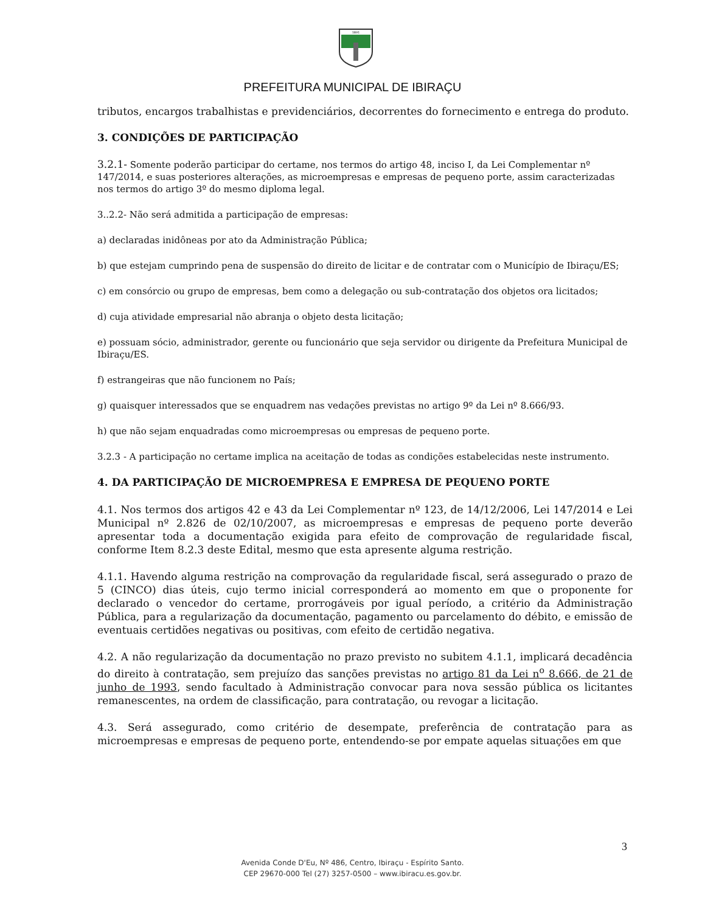1891
PREFEITURA MUNICIPAL DE IBIRAÇU
tributos, encargos trabalhistas e previdenciários, decorrentes do fornecimento e entrega do produto.
3. CONDIÇÕES DE PARTICIPAÇÃO
3.2.1- Somente poderão participar do certame, nos termos do artigo 48, inciso I, da Lei Complementar nº 147/2014, e suas posteriores alterações, as microempresas e empresas de pequeno porte, assim caracterizadas nos termos do artigo 3º do mesmo diploma legal.
3..2.2- Não será admitida a participação de empresas:
a) declaradas inidôneas por ato da Administração Pública;
b) que estejam cumprindo pena de suspensão do direito de licitar e de contratar com o Município de Ibiraçu/ES;
c) em consórcio ou grupo de empresas, bem como a delegação ou sub-contratação dos objetos ora licitados;
d) cuja atividade empresarial não abranja o objeto desta licitação;
e) possuam sócio, administrador, gerente ou funcionário que seja servidor ou dirigente da Prefeitura Municipal de Ibiraçu/ES.
f) estrangeiras que não funcionem no País;
g) quaisquer interessados que se enquadrem nas vedações previstas no artigo 9º da Lei nº 8.666/93.
h) que não sejam enquadradas como microempresas ou empresas de pequeno porte.
3.2.3 - A participação no certame implica na aceitação de todas as condições estabelecidas neste instrumento.
4. DA PARTICIPAÇÃO DE MICROEMPRESA E EMPRESA DE PEQUENO PORTE
4.1. Nos termos dos artigos 42 e 43 da Lei Complementar nº 123, de 14/12/2006, Lei 147/2014 e Lei Municipal nº 2.826 de 02/10/2007, as microempresas e empresas de pequeno porte deverão apresentar toda a documentação exigida para efeito de comprovação de regularidade fiscal, conforme Item 8.2.3 deste Edital, mesmo que esta apresente alguma restrição.
4.1.1. Havendo alguma restrição na comprovação da regularidade fiscal, será assegurado o prazo de 5 (CINCO) dias úteis, cujo termo inicial corresponderá ao momento em que o proponente for declarado o vencedor do certame, prorrogáveis por igual período, a critério da Administração Pública, para a regularização da documentação, pagamento ou parcelamento do débito, e emissão de eventuais certidões negativas ou positivas, com efeito de certidão negativa.
4.2. A não regularização da documentação no prazo previsto no subitem 4.1.1, implicará decadência do direito à contratação, sem prejuízo das sanções previstas no artigo 81 da Lei n<sup>o</sup> 8.666, de 21 de junho de 1993, sendo facultado à Administração convocar para nova sessão pública os licitantes remanescentes, na ordem de classificação, para contratação, ou revogar a licitação.
4.3. Será assegurado, como critério de desempate, preferência de contratação para as microempresas e empresas de pequeno porte, entendendo-se por empate aquelas situações em que
3
Avenida Conde D'Eu, Nº 486, Centro, Ibiraçu - Espírito Santo.
CEP 29670-000 Tel (27) 3257-0500 – www.ibiracu.es.gov.br.